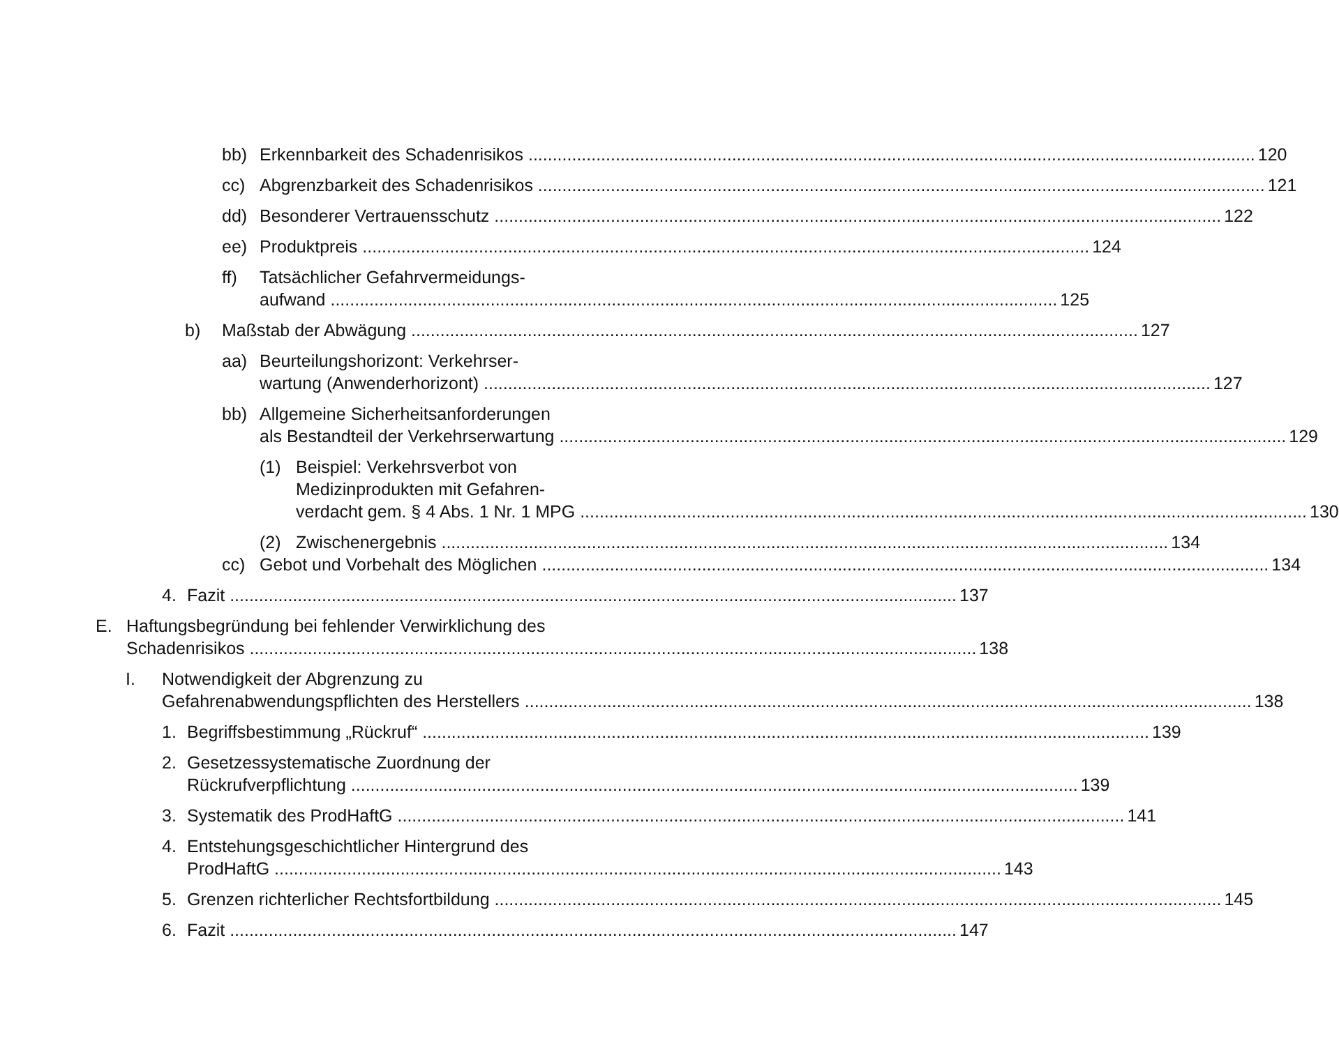bb) Erkennbarkeit des Schadenrisikos 120
cc) Abgrenzbarkeit des Schadenrisikos 121
dd) Besonderer Vertrauensschutz 122
ee) Produktpreis 124
ff) Tatsächlicher Gefahrvermeidungs-
aufwand 125
b) Maßstab der Abwägung 127
aa) Beurteilungshorizont: Verkehrser-
wartung (Anwenderhorizont) 127
bb) Allgemeine Sicherheitsanforderungen
als Bestandteil der Verkehrserwartung 129
(1) Beispiel: Verkehrsverbot von
Medizinprodukten mit Gefahren-
verdacht gem. § 4 Abs. 1 Nr. 1 MPG 130
(2) Zwischenergebnis 134
cc) Gebot und Vorbehalt des Möglichen 134
4. Fazit 137
E. Haftungsbegründung bei fehlender Verwirklichung des
Schadenrisikos 138
I. Notwendigkeit der Abgrenzung zu
Gefahrenabwendungspflichten des Herstellers 138
1. Begriffsbestimmung „Rückruf“139
2. Gesetzessystematische Zuordnung der
Rückrufverpflichtung 139
3. Systematik des ProdHaftG 141
4. Entstehungsgeschichtlicher Hintergrund des
ProdHaftG 143
5. Grenzen richterlicher Rechtsfortbildung 145
6. Fazit 147